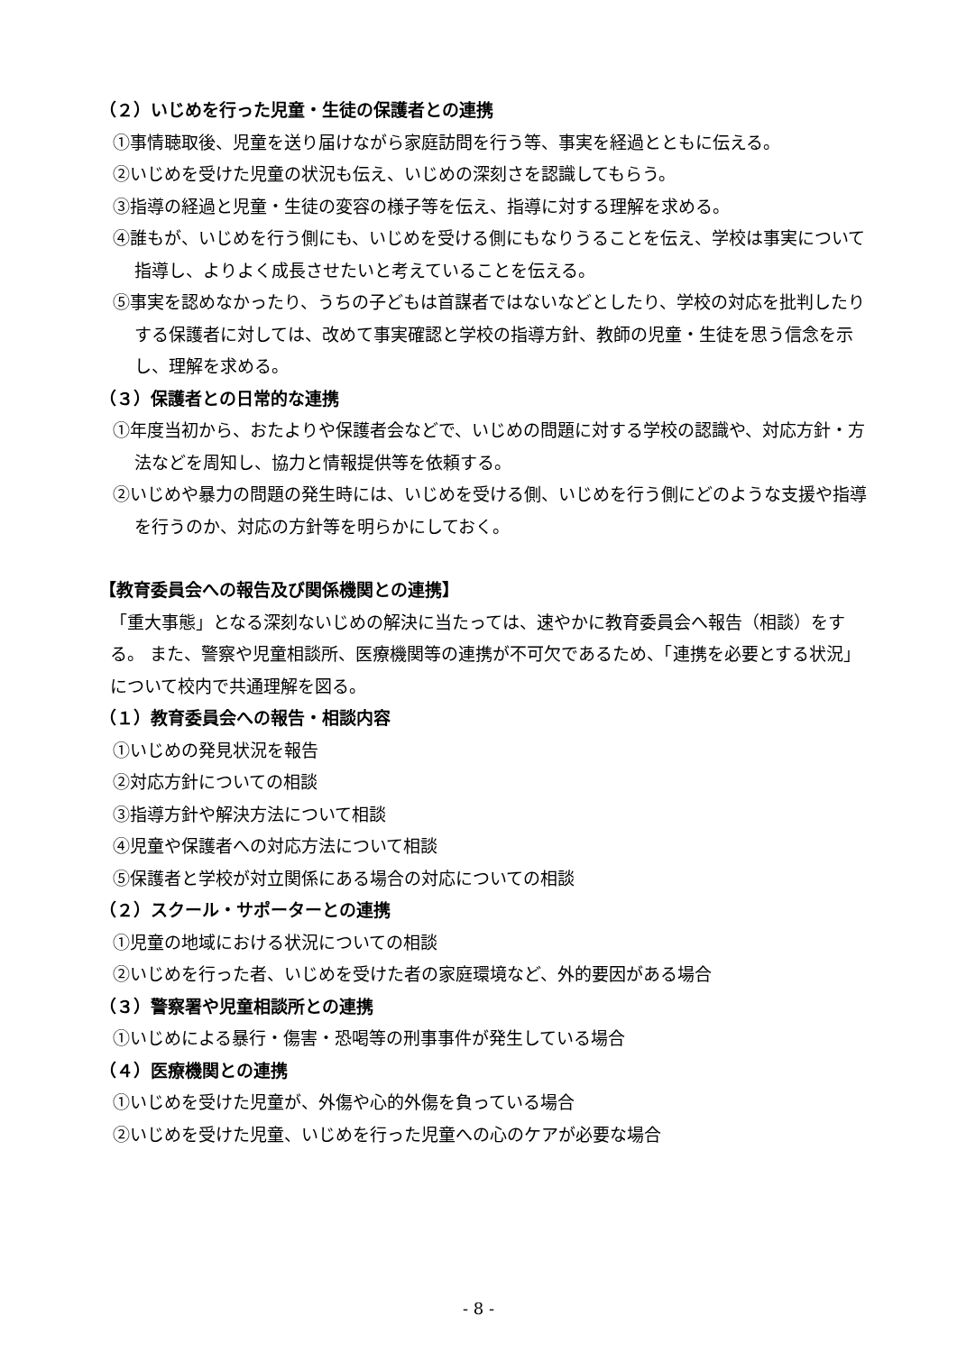（２）いじめを行った児童・生徒の保護者との連携
①事情聴取後、児童を送り届けながら家庭訪問を行う等、事実を経過とともに伝える。
②いじめを受けた児童の状況も伝え、いじめの深刻さを認識してもらう。
③指導の経過と児童・生徒の変容の様子等を伝え、指導に対する理解を求める。
④誰もが、いじめを行う側にも、いじめを受ける側にもなりうることを伝え、学校は事実について指導し、よりよく成長させたいと考えていることを伝える。
⑤事実を認めなかったり、うちの子どもは首謀者ではないなどとしたり、学校の対応を批判したりする保護者に対しては、改めて事実確認と学校の指導方針、教師の児童・生徒を思う信念を示し、理解を求める。
（３）保護者との日常的な連携
①年度当初から、おたよりや保護者会などで、いじめの問題に対する学校の認識や、対応方針・方法などを周知し、協力と情報提供等を依頼する。
②いじめや暴力の問題の発生時には、いじめを受ける側、いじめを行う側にどのような支援や指導を行うのか、対応の方針等を明らかにしておく。
【教育委員会への報告及び関係機関との連携】
「重大事態」となる深刻ないじめの解決に当たっては、速やかに教育委員会へ報告（相談）をする。 また、警察や児童相談所、医療機関等の連携が不可欠であるため、「連携を必要とする状況」について校内で共通理解を図る。
（１）教育委員会への報告・相談内容
①いじめの発見状況を報告
②対応方針についての相談
③指導方針や解決方法について相談
④児童や保護者への対応方法について相談
⑤保護者と学校が対立関係にある場合の対応についての相談
（２）スクール・サポーターとの連携
①児童の地域における状況についての相談
②いじめを行った者、いじめを受けた者の家庭環境など、外的要因がある場合
（３）警察署や児童相談所との連携
①いじめによる暴行・傷害・恐喝等の刑事事件が発生している場合
（４）医療機関との連携
①いじめを受けた児童が、外傷や心的外傷を負っている場合
②いじめを受けた児童、いじめを行った児童への心のケアが必要な場合
- 8 -